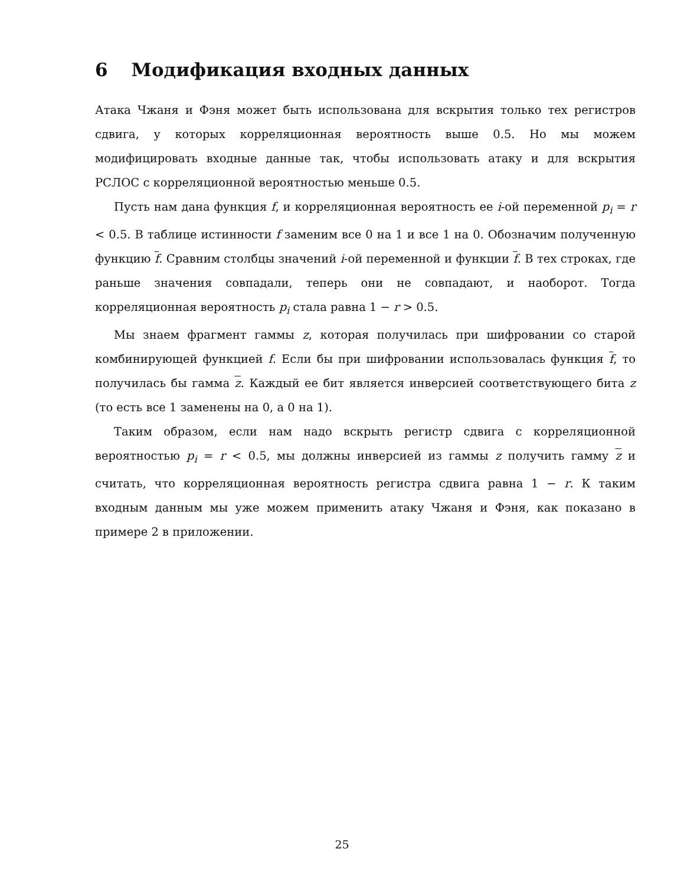6 Модификация входных данных
Атака Чжаня и Фэня может быть использована для вскрытия только тех регистров сдвига, у которых корреляционная вероятность выше 0.5. Но мы можем модифицировать входные данные так, чтобы использовать атаку и для вскрытия РСЛОС с корреляционной вероятностью меньше 0.5.
Пусть нам дана функция f, и корреляционная вероятность ее i-ой переменной p<sub>i</sub> = r < 0.5. В таблице истинности f заменим все 0 на 1 и все 1 на 0. Обозначим полученную функцию f. Сравним столбцы значений i-ой переменной и функции f. В тех строках, где раньше значения совпадали, теперь они не совпадают, и наоборот. Тогда корреляционная вероятность p<sub>i</sub> стала равна 1 − r > 0.5.
Мы знаем фрагмент гаммы z, которая получилась при шифровании со старой комбинирующей функцией f. Если бы при шифровании использовалась функция f, то получилась бы гамма z. Каждый ее бит является инверсией соответствующего бита z (то есть все 1 заменены на 0, а 0 на 1).
Таким образом, если нам надо вскрыть регистр сдвига с корреляционной вероятностью p<sub>i</sub> = r < 0.5, мы должны инверсией из гаммы z получить гамму z и считать, что корреляционная вероятность регистра сдвига равна 1 − r. К таким входным данным мы уже можем применить атаку Чжаня и Фэня, как показано в примере 2 в приложении.
25